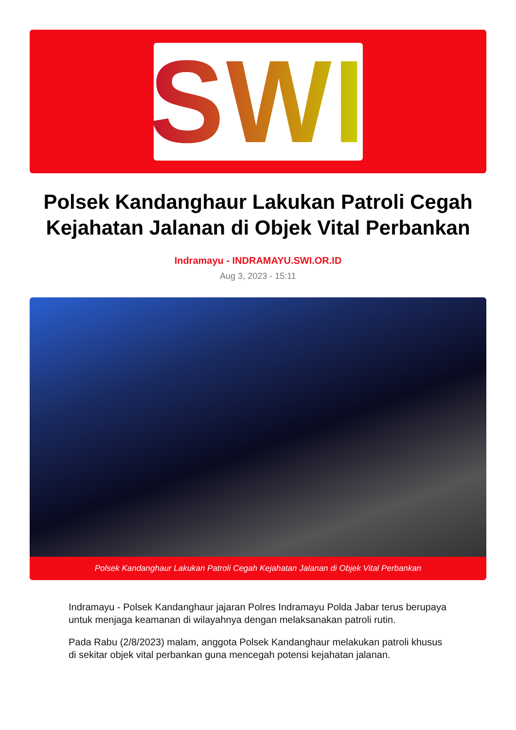SWI
Polsek Kandanghaur Lakukan Patroli Cegah Kejahatan Jalanan di Objek Vital Perbankan
Indramayu - INDRAMAYU.SWI.OR.ID
Aug 3, 2023 - 15:11
Polsek Kandanghaur Lakukan Patroli Cegah Kejahatan Jalanan di Objek Vital Perbankan
Indramayu - Polsek Kandanghaur jajaran Polres Indramayu Polda Jabar terus berupaya untuk menjaga keamanan di wilayahnya dengan melaksanakan patroli rutin.
Pada Rabu (2/8/2023) malam, anggota Polsek Kandanghaur melakukan patroli khusus di sekitar objek vital perbankan guna mencegah potensi kejahatan jalanan.